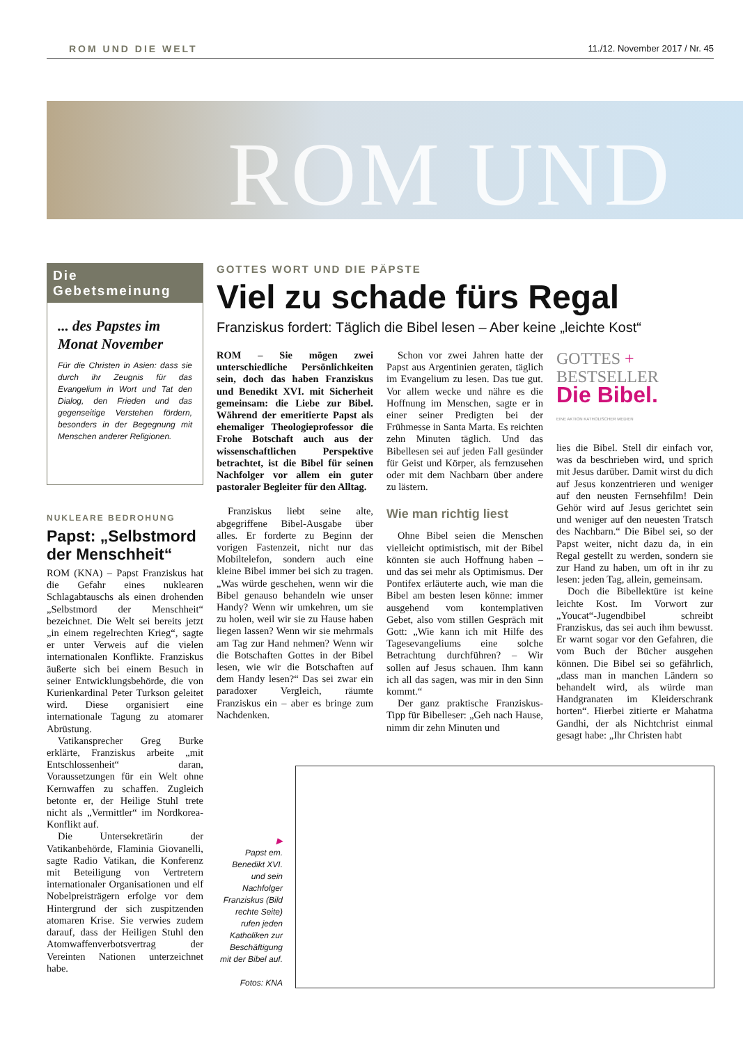ROM UND DIE WELT 11./12. November 2017 / Nr. 45
ROM UND
Die Gebetsmeinung
... des Papstes im Monat November
Für die Christen in Asien: dass sie durch ihr Zeugnis für das Evangelium in Wort und Tat den Dialog, den Frieden und das gegenseitige Verstehen fördern, besonders in der Begegnung mit Menschen anderer Religionen.
NUKLEARE BEDROHUNG
Papst: „Selbstmord der Menschheit“
ROM (KNA) – Papst Franziskus hat die Gefahr eines nuklearen Schlagabtauschs als einen drohenden „Selbstmord der Menschheit“ bezeichnet. Die Welt sei bereits jetzt „in einem regelrechten Krieg“, sagte er unter Verweis auf die vielen internationalen Konflikte. Franziskus äußerte sich bei einem Besuch in seiner Entwicklungsbehörde, die von Kurienkardinal Peter Turkson geleitet wird. Diese organisiert eine internationale Tagung zu atomarer Abrüstung.
Vatikansprecher Greg Burke erklärte, Franziskus arbeite „mit Entschlossenheit“ daran, Voraussetzungen für ein Welt ohne Kernwaffen zu schaffen. Zugleich betonte er, der Heilige Stuhl trete nicht als „Vermittler“ im Nordkorea-Konflikt auf.
Die Untersekretärin der Vatikanbehörde, Flaminia Giovanelli, sagte Radio Vatikan, die Konferenz mit Beteiligung von Vertretern internationaler Organisationen und elf Nobelpreisträgern erfolge vor dem Hintergrund der sich zuspitzenden atomaren Krise. Sie verwies zudem darauf, dass der Heiligen Stuhl den Atomwaffenverbotsvertrag der Vereinten Nationen unterzeichnet habe.
GOTTES WORT UND DIE PÄPSTE
Viel zu schade fürs Regal
Franziskus fordert: Täglich die Bibel lesen – Aber keine „leichte Kost“
ROM – Sie mögen zwei unterschiedliche Persönlichkeiten sein, doch das haben Franziskus und Benedikt XVI. mit Sicherheit gemeinsam: die Liebe zur Bibel. Während der emeritierte Papst als ehemaliger Theologieprofessor die Frohe Botschaft auch aus der wissenschaftlichen Perspektive betrachtet, ist die Bibel für seinen Nachfolger vor allem ein guter pastoraler Begleiter für den Alltag.
Franziskus liebt seine alte, abgegriffene Bibel-Ausgabe über alles. Er forderte zu Beginn der vorigen Fastenzeit, nicht nur das Mobiltelefon, sondern auch eine kleine Bibel immer bei sich zu tragen. „Was würde geschehen, wenn wir die Bibel genauso behandeln wie unser Handy? Wenn wir umkehren, um sie zu holen, weil wir sie zu Hause haben liegen lassen? Wenn wir sie mehrmals am Tag zur Hand nehmen? Wenn wir die Botschaften Gottes in der Bibel lesen, wie wir die Botschaften auf dem Handy lesen?“ Das sei zwar ein paradoxer Vergleich, räumte Franziskus ein – aber es bringe zum Nachdenken.
Schon vor zwei Jahren hatte der Papst aus Argentinien geraten, täglich im Evangelium zu lesen. Das tue gut. Vor allem wecke und nähre es die Hoffnung im Menschen, sagte er in einer seiner Predigten bei der Frühmesse in Santa Marta. Es reichten zehn Minuten täglich. Und das Bibellesen sei auf jeden Fall gesünder für Geist und Körper, als fernzusehen oder mit dem Nachbarn über andere zu lästern.
Wie man richtig liest
Ohne Bibel seien die Menschen vielleicht optimistisch, mit der Bibel könnten sie auch Hoffnung haben – und das sei mehr als Optimismus. Der Pontifex erläuterte auch, wie man die Bibel am besten lesen könne: immer ausgehend vom kontemplativen Gebet, also vom stillen Gespräch mit Gott: „Wie kann ich mit Hilfe des Tagesevangeliums eine solche Betrachtung durchführen? – Wir sollen auf Jesus schauen. Ihm kann ich all das sagen, was mir in den Sinn kommt.“
Der ganz praktische Franziskus-Tipp für Bibelleser: „Geh nach Hause, nimm dir zehn Minuten und
GOTTES +
BESTSELLER
Die Bibel.
EINE AKTION KATHOLISCHER MEDIEN
lies die Bibel. Stell dir einfach vor, was da beschrieben wird, und sprich mit Jesus darüber. Damit wirst du dich auf Jesus konzentrieren und weniger auf den neusten Fernsehfilm! Dein Gehör wird auf Jesus gerichtet sein und weniger auf den neuesten Tratsch des Nachbarn.“ Die Bibel sei, so der Papst weiter, nicht dazu da, in ein Regal gestellt zu werden, sondern sie zur Hand zu haben, um oft in ihr zu lesen: jeden Tag, allein, gemeinsam.
Doch die Bibellektüre ist keine leichte Kost. Im Vorwort zur „Youcat“-Jugendbibel schreibt Franziskus, das sei auch ihm bewusst. Er warnt sogar vor den Gefahren, die vom Buch der Bücher ausgehen können. Die Bibel sei so gefährlich, „dass man in manchen Ländern so behandelt wird, als würde man Handgranaten im Kleiderschrank horten“. Hierbei zitierte er Mahatma Gandhi, der als Nichtchrist einmal gesagt habe: „Ihr Christen habt
▶
Papst em. Benedikt XVI. und sein Nachfolger Franziskus (Bild rechte Seite) rufen jeden Katholiken zur Beschäftigung mit der Bibel auf.
Fotos: KNA